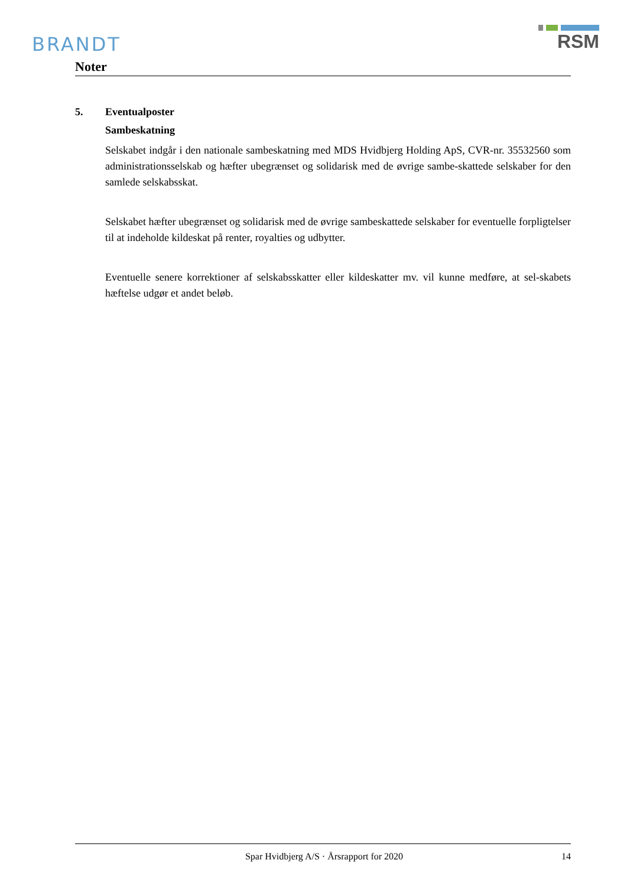BRANDT
RSM
Noter
5. Eventualposter
Sambeskatning
Selskabet indgår i den nationale sambeskatning med MDS Hvidbjerg Holding ApS, CVR-nr. 35532560 som administrationsselskab og hæfter ubegrænset og solidarisk med de øvrige sambe-skattede selskaber for den samlede selskabsskat.
Selskabet hæfter ubegrænset og solidarisk med de øvrige sambeskattede selskaber for eventuelle forpligtelser til at indeholde kildeskat på renter, royalties og udbytter.
Eventuelle senere korrektioner af selskabsskatter eller kildeskatter mv. vil kunne medføre, at sel-skabets hæftelse udgør et andet beløb.
Spar Hvidbjerg A/S · Årsrapport for 2020
14